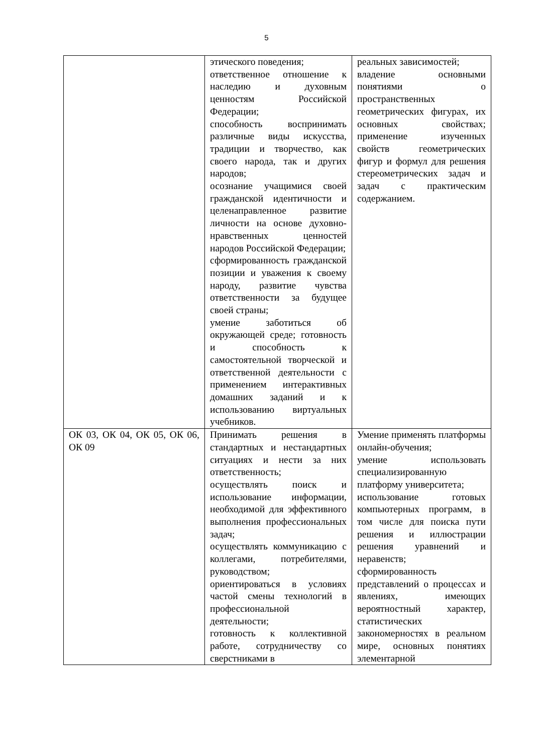5
| | этического поведения; ответственное отношение к наследию и духовным ценностям Российской Федерации; способность воспринимать различные виды искусства, традиции и творчество, как своего народа, так и других народов; осознание учащимися своей гражданской идентичности и целенаправленное развитие личности на основе духовно-нравственных ценностей народов Российской Федерации; сформированность гражданской позиции и уважения к своему народу, развитие чувства ответственности за будущее своей страны; умение заботиться об окружающей среде; готовность и способность к самостоятельной творческой и ответственной деятельности с применением интерактивных домашних заданий и к использованию виртуальных учебников. | реальных зависимостей; владение основными понятиями о пространственных геометрических фигурах, их основных свойствах; применение изученных свойств геометрических фигур и формул для решения стереометрических задач и задач с практическим содержанием. |
| ОК 03, ОК 04, ОК 05, ОК 06, ОК 09 | Принимать решения в стандартных и нестандартных ситуациях и нести за них ответственность; осуществлять поиск и использование информации, необходимой для эффективного выполнения профессиональных задач; осуществлять коммуникацию с коллегами, потребителями, руководством; ориентироваться в условиях частой смены технологий в профессиональной деятельности; готовность к коллективной работе, сотрудничеству со сверстниками в | Умение применять платформы онлайн-обучения; умение использовать специализированную платформу университета; использование готовых компьютерных программ, в том числе для поиска пути решения и иллюстрации решения уравнений и неравенств; сформированность представлений о процессах и явлениях, имеющих вероятностный характер, статистических закономерностях в реальном мире, основных понятиях элементарной |